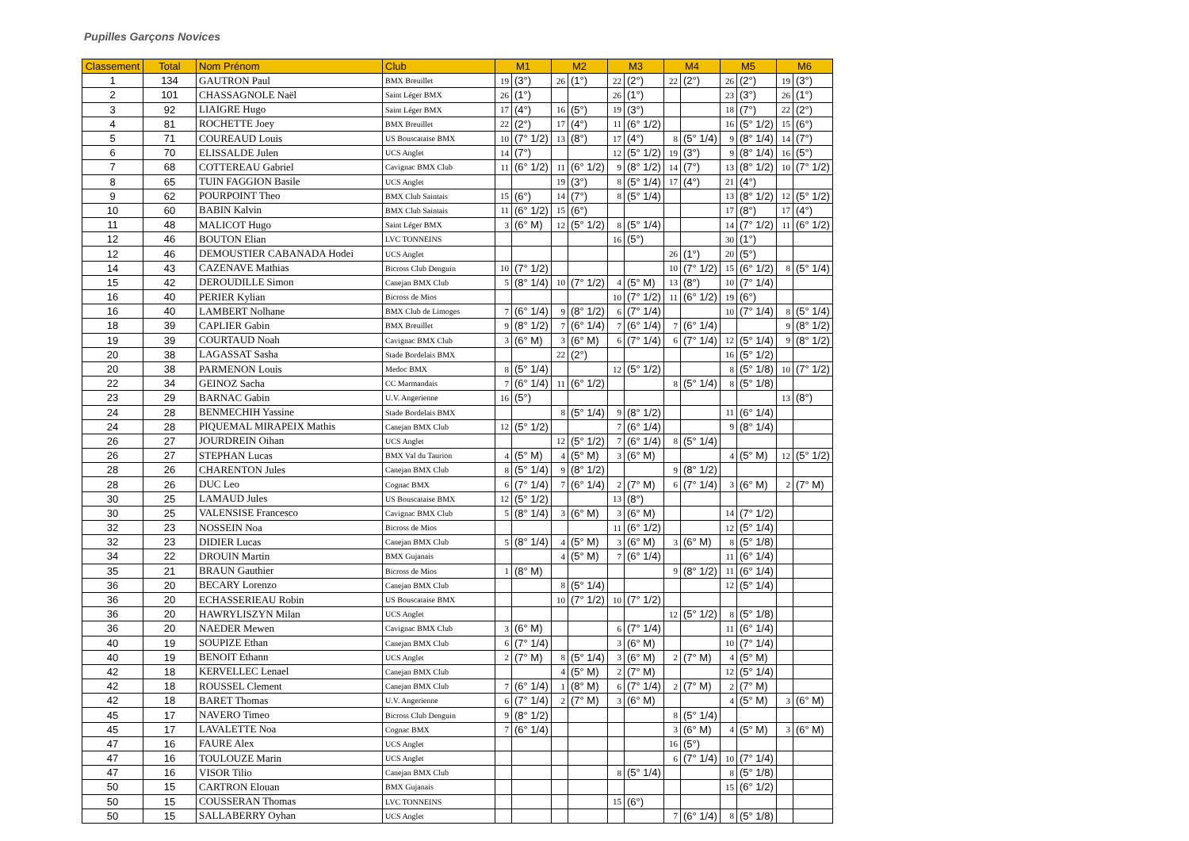Pupilles Garçons Novices
| Classement | Total | Nom Prénom | Club | M1 | | M2 | | M3 | | M4 | | M5 | | M6 | |
| --- | --- | --- | --- | --- | --- | --- | --- | --- | --- | --- | --- | --- | --- | --- | --- |
| 1 | 134 | GAUTRON Paul | BMX Breuillet | 19 | (3°) | 26 | (1°) | 22 | (2°) | 22 | (2°) | 26 | (2°) | 19 | (3°) |
| 2 | 101 | CHASSAGNOLE Naël | Saint Léger BMX | 26 | (1°) | | | 26 | (1°) | | | 23 | (3°) | 26 | (1°) |
| 3 | 92 | LIAIGRE Hugo | Saint Léger BMX | 17 | (4°) | 16 | (5°) | 19 | (3°) | | | 18 | (7°) | 22 | (2°) |
| 4 | 81 | ROCHETTE Joey | BMX Breuillet | 22 | (2°) | 17 | (4°) | 11 | (6° 1/2) | | | 16 | (5° 1/2) | 15 | (6°) |
| 5 | 71 | COUREAUD Louis | US Bouscataise BMX | 10 | (7° 1/2) | 13 | (8°) | 17 | (4°) | 8 | (5° 1/4) | 9 | (8° 1/4) | 14 | (7°) |
| 6 | 70 | ELISSALDE Julen | UCS Anglet | 14 | (7°) | | | 12 | (5° 1/2) | 19 | (3°) | 9 | (8° 1/4) | 16 | (5°) |
| 7 | 68 | COTTEREAU Gabriel | Cavignac BMX Club | 11 | (6° 1/2) | 11 | (6° 1/2) | 9 | (8° 1/2) | 14 | (7°) | 13 | (8° 1/2) | 10 | (7° 1/2) |
| 8 | 65 | TUIN FAGGION Basile | UCS Anglet | | | 19 | (3°) | 8 | (5° 1/4) | 17 | (4°) | 21 | (4°) | | |
| 9 | 62 | POURPOINT Theo | BMX Club Saintais | 15 | (6°) | 14 | (7°) | 8 | (5° 1/4) | | | 13 | (8° 1/2) | 12 | (5° 1/2) |
| 10 | 60 | BABIN Kalvin | BMX Club Saintais | 11 | (6° 1/2) | 15 | (6°) | | | | | 17 | (8°) | 17 | (4°) |
| 11 | 48 | MALICOT Hugo | Saint Léger BMX | 3 | (6° M) | 12 | (5° 1/2) | 8 | (5° 1/4) | | | 14 | (7° 1/2) | 11 | (6° 1/2) |
| 12 | 46 | BOUTON Elian | LVC TONNEINS | | | | | 16 | (5°) | | | 30 | (1°) | | |
| 12 | 46 | DEMOUSTIER CABANADA Hodei | UCS Anglet | | | | | | | 26 | (1°) | 20 | (5°) | | |
| 14 | 43 | CAZENAVE Mathias | Bicross Club Denguin | 10 | (7° 1/2) | | | | | 10 | (7° 1/2) | 15 | (6° 1/2) | 8 | (5° 1/4) |
| 15 | 42 | DEROUDILLE Simon | Canejan BMX Club | 5 | (8° 1/4) | 10 | (7° 1/2) | 4 | (5° M) | 13 | (8°) | 10 | (7° 1/4) | | |
| 16 | 40 | PERIER Kylian | Bicross de Mios | | | | | 10 | (7° 1/2) | 11 | (6° 1/2) | 19 | (6°) | | |
| 16 | 40 | LAMBERT Nolhane | BMX Club de Limoges | 7 | (6° 1/4) | 9 | (8° 1/2) | 6 | (7° 1/4) | | | 10 | (7° 1/4) | 8 | (5° 1/4) |
| 18 | 39 | CAPLIER Gabin | BMX Breuillet | 9 | (8° 1/2) | 7 | (6° 1/4) | 7 | (6° 1/4) | 7 | (6° 1/4) | | | 9 | (8° 1/2) |
| 19 | 39 | COURTAUD Noah | Cavignac BMX Club | 3 | (6° M) | 3 | (6° M) | 6 | (7° 1/4) | 6 | (7° 1/4) | 12 | (5° 1/4) | 9 | (8° 1/2) |
| 20 | 38 | LAGASSAT Sasha | Stade Bordelais BMX | | | 22 | (2°) | | | | | 16 | (5° 1/2) | | |
| 20 | 38 | PARMENON Louis | Medoc BMX | 8 | (5° 1/4) | | | 12 | (5° 1/2) | | | 8 | (5° 1/8) | 10 | (7° 1/2) |
| 22 | 34 | GEINOZ Sacha | CC Marmandais | 7 | (6° 1/4) | 11 | (6° 1/2) | | | 8 | (5° 1/4) | 8 | (5° 1/8) | | |
| 23 | 29 | BARNAC Gabin | U.V. Angerienne | 16 | (5°) | | | | | | | | | 13 | (8°) |
| 24 | 28 | BENMECHIH Yassine | Stade Bordelais BMX | | | 8 | (5° 1/4) | 9 | (8° 1/2) | | | 11 | (6° 1/4) | | |
| 24 | 28 | PIQUEMAL MIRAPEIX Mathis | Canejan BMX Club | 12 | (5° 1/2) | | | 7 | (6° 1/4) | | | 9 | (8° 1/4) | | |
| 26 | 27 | JOURDREIN Oihan | UCS Anglet | | | 12 | (5° 1/2) | 7 | (6° 1/4) | 8 | (5° 1/4) | | | | |
| 26 | 27 | STEPHAN Lucas | BMX Val du Taurion | 4 | (5° M) | 4 | (5° M) | 3 | (6° M) | | | 4 | (5° M) | 12 | (5° 1/2) |
| 28 | 26 | CHARENTON Jules | Canejan BMX Club | 8 | (5° 1/4) | 9 | (8° 1/2) | | | 9 | (8° 1/2) | | | | |
| 28 | 26 | DUC Leo | Cognac BMX | 6 | (7° 1/4) | 7 | (6° 1/4) | 2 | (7° M) | 6 | (7° 1/4) | 3 | (6° M) | 2 | (7° M) |
| 30 | 25 | LAMAUD Jules | US Bouscataise BMX | 12 | (5° 1/2) | | | 13 | (8°) | | | | | | |
| 30 | 25 | VALENSISE Francesco | Cavignac BMX Club | 5 | (8° 1/4) | 3 | (6° M) | 3 | (6° M) | | | 14 | (7° 1/2) | | |
| 32 | 23 | NOSSEIN Noa | Bicross de Mios | | | | | 11 | (6° 1/2) | | | 12 | (5° 1/4) | | |
| 32 | 23 | DIDIER Lucas | Canejan BMX Club | 5 | (8° 1/4) | 4 | (5° M) | 3 | (6° M) | 3 | (6° M) | 8 | (5° 1/8) | | |
| 34 | 22 | DROUIN Martin | BMX Gujanais | | | 4 | (5° M) | 7 | (6° 1/4) | | | 11 | (6° 1/4) | | |
| 35 | 21 | BRAUN Gauthier | Bicross de Mios | 1 | (8° M) | | | | | 9 | (8° 1/2) | 11 | (6° 1/4) | | |
| 36 | 20 | BECARY Lorenzo | Canejan BMX Club | | | 8 | (5° 1/4) | | | | | 12 | (5° 1/4) | | |
| 36 | 20 | ECHASSERIEAU Robin | US Bouscataise BMX | | | 10 | (7° 1/2) | 10 | (7° 1/2) | | | | | | |
| 36 | 20 | HAWRYLISZYN Milan | UCS Anglet | | | | | | | 12 | (5° 1/2) | 8 | (5° 1/8) | | |
| 36 | 20 | NAEDER Mewen | Cavignac BMX Club | 3 | (6° M) | | | 6 | (7° 1/4) | | | 11 | (6° 1/4) | | |
| 40 | 19 | SOUPIZE Ethan | Canejan BMX Club | 6 | (7° 1/4) | | | 3 | (6° M) | | | 10 | (7° 1/4) | | |
| 40 | 19 | BENOIT Ethann | UCS Anglet | 2 | (7° M) | 8 | (5° 1/4) | 3 | (6° M) | 2 | (7° M) | 4 | (5° M) | | |
| 42 | 18 | KERVELLEC Lenael | Canejan BMX Club | | | 4 | (5° M) | 2 | (7° M) | | | 12 | (5° 1/4) | | |
| 42 | 18 | ROUSSEL Clement | Canejan BMX Club | 7 | (6° 1/4) | 1 | (8° M) | 6 | (7° 1/4) | 2 | (7° M) | 2 | (7° M) | | |
| 42 | 18 | BARET Thomas | U.V. Angerienne | 6 | (7° 1/4) | 2 | (7° M) | 3 | (6° M) | | | 4 | (5° M) | 3 | (6° M) |
| 45 | 17 | NAVERO Timeo | Bicross Club Denguin | 9 | (8° 1/2) | | | | | 8 | (5° 1/4) | | | | |
| 45 | 17 | LAVALETTE Noa | Cognac BMX | 7 | (6° 1/4) | | | | | 3 | (6° M) | 4 | (5° M) | 3 | (6° M) |
| 47 | 16 | FAURE Alex | UCS Anglet | | | | | | | 16 | (5°) | | | | |
| 47 | 16 | TOULOUZE Marin | UCS Anglet | | | | | | | 6 | (7° 1/4) | 10 | (7° 1/4) | | |
| 47 | 16 | VISOR Tilio | Canejan BMX Club | | | | | 8 | (5° 1/4) | | | 8 | (5° 1/8) | | |
| 50 | 15 | CARTRON Elouan | BMX Gujanais | | | | | | | | | 15 | (6° 1/2) | | |
| 50 | 15 | COUSSERAN Thomas | LVC TONNEINS | | | | | 15 | (6°) | | | | | | |
| 50 | 15 | SALLABERRY Oyhan | UCS Anglet | | | | | | | 7 | (6° 1/4) | 8 | (5° 1/8) | | |